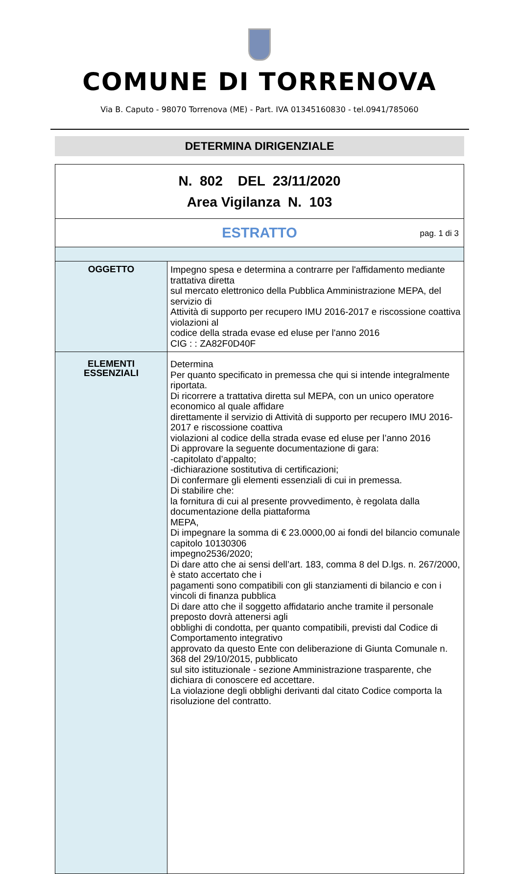COMUNE DI TORRENOVA
Via B. Caputo - 98070 Torrenova (ME) - Part. IVA 01345160830 - tel.0941/785060
DETERMINA DIRIGENZIALE
| N. 802 DEL 23/11/2020 Area Vigilanza N. 103 | |
| ESTRATTO pag. 1 di 3 | |
| OGGETTO | Impegno spesa e determina a contrarre per l'affidamento mediante trattativa diretta sul mercato elettronico della Pubblica Amministrazione MEPA, del servizio di Attività di supporto per recupero IMU 2016-2017 e riscossione coattiva violazioni al codice della strada evase ed eluse per l'anno 2016 CIG : : ZA82F0D40F |
| ELEMENTI ESSENZIALI | Determina Per quanto specificato in premessa che qui si intende integralmente riportata. Di ricorrere a trattativa diretta sul MEPA, con un unico operatore economico al quale affidare direttamente il servizio di Attività di supporto per recupero IMU 2016-2017 e riscossione coattiva violazioni al codice della strada evase ed eluse per l’anno 2016 Di approvare la seguente documentazione di gara: -capitolato d’appalto; -dichiarazione sostitutiva di certificazioni; Di confermare gli elementi essenziali di cui in premessa. Di stabilire che: la fornitura di cui al presente provvedimento, è regolata dalla documentazione della piattaforma MEPA, Di impegnare la somma di € 23.0000,00 ai fondi del bilancio comunale capitolo 10130306 impegno2536/2020; Di dare atto che ai sensi dell’art. 183, comma 8 del D.lgs. n. 267/2000, è stato accertato che i pagamenti sono compatibili con gli stanziamenti di bilancio e con i vincoli di finanza pubblica Di dare atto che il soggetto affidatario anche tramite il personale preposto dovrà attenersi agli obblighi di condotta, per quanto compatibili, previsti dal Codice di Comportamento integrativo approvato da questo Ente con deliberazione di Giunta Comunale n. 368 del 29/10/2015, pubblicato sul sito istituzionale - sezione Amministrazione trasparente, che dichiara di conoscere ed accettare. La violazione degli obblighi derivanti dal citato Codice comporta la risoluzione del contratto. |